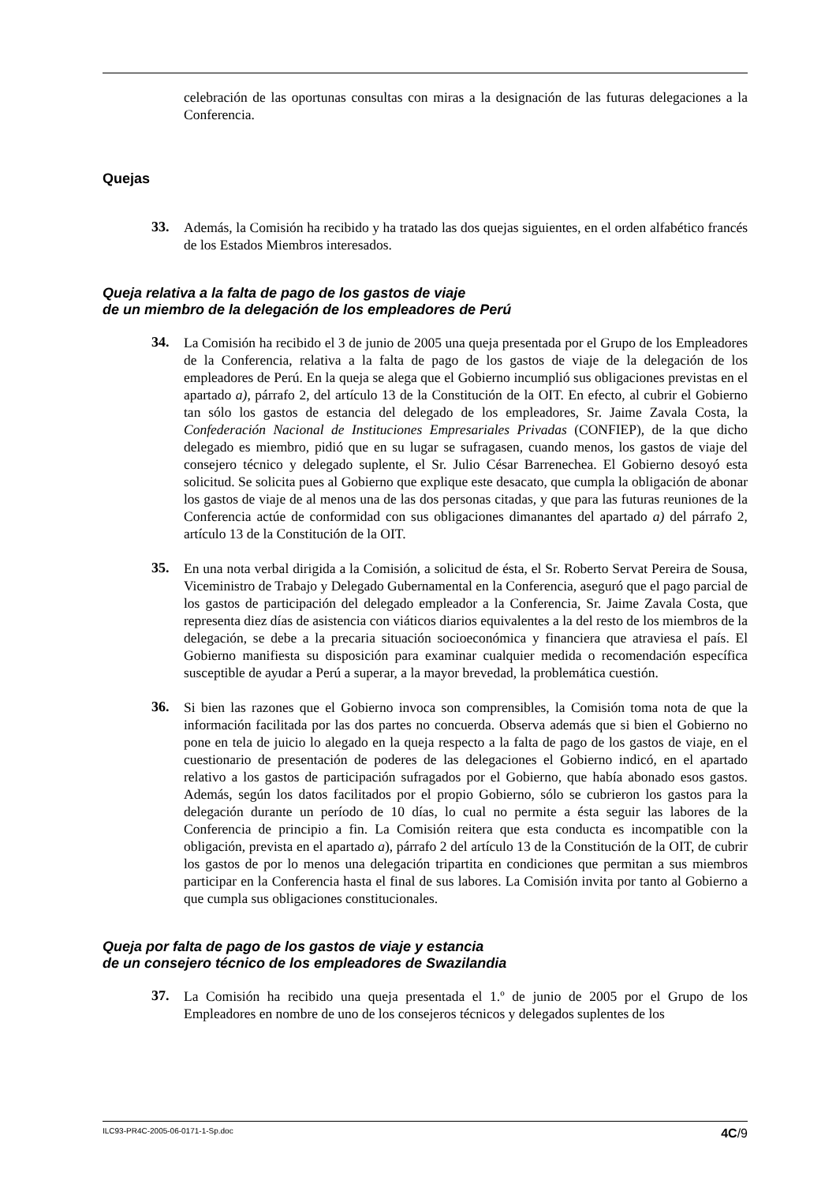celebración de las oportunas consultas con miras a la designación de las futuras delegaciones a la Conferencia.
Quejas
33.
Además, la Comisión ha recibido y ha tratado las dos quejas siguientes, en el orden alfabético francés de los Estados Miembros interesados.
Queja relativa a la falta de pago de los gastos de viaje
de un miembro de la delegación de los empleadores de Perú
34.
La Comisión ha recibido el 3 de junio de 2005 una queja presentada por el Grupo de los Empleadores de la Conferencia, relativa a la falta de pago de los gastos de viaje de la delegación de los empleadores de Perú. En la queja se alega que el Gobierno incumplió sus obligaciones previstas en el apartado a), párrafo 2, del artículo 13 de la Constitución de la OIT. En efecto, al cubrir el Gobierno tan sólo los gastos de estancia del delegado de los empleadores, Sr. Jaime Zavala Costa, la Confederación Nacional de Instituciones Empresariales Privadas (CONFIEP), de la que dicho delegado es miembro, pidió que en su lugar se sufragasen, cuando menos, los gastos de viaje del consejero técnico y delegado suplente, el Sr. Julio César Barrenechea. El Gobierno desoyó esta solicitud. Se solicita pues al Gobierno que explique este desacato, que cumpla la obligación de abonar los gastos de viaje de al menos una de las dos personas citadas, y que para las futuras reuniones de la Conferencia actúe de conformidad con sus obligaciones dimanantes del apartado a) del párrafo 2, artículo 13 de la Constitución de la OIT.
35.
En una nota verbal dirigida a la Comisión, a solicitud de ésta, el Sr. Roberto Servat Pereira de Sousa, Viceministro de Trabajo y Delegado Gubernamental en la Conferencia, aseguró que el pago parcial de los gastos de participación del delegado empleador a la Conferencia, Sr. Jaime Zavala Costa, que representa diez días de asistencia con viáticos diarios equivalentes a la del resto de los miembros de la delegación, se debe a la precaria situación socioeconómica y financiera que atraviesa el país. El Gobierno manifiesta su disposición para examinar cualquier medida o recomendación específica susceptible de ayudar a Perú a superar, a la mayor brevedad, la problemática cuestión.
36.
Si bien las razones que el Gobierno invoca son comprensibles, la Comisión toma nota de que la información facilitada por las dos partes no concuerda. Observa además que si bien el Gobierno no pone en tela de juicio lo alegado en la queja respecto a la falta de pago de los gastos de viaje, en el cuestionario de presentación de poderes de las delegaciones el Gobierno indicó, en el apartado relativo a los gastos de participación sufragados por el Gobierno, que había abonado esos gastos. Además, según los datos facilitados por el propio Gobierno, sólo se cubrieron los gastos para la delegación durante un período de 10 días, lo cual no permite a ésta seguir las labores de la Conferencia de principio a fin. La Comisión reitera que esta conducta es incompatible con la obligación, prevista en el apartado a), párrafo 2 del artículo 13 de la Constitución de la OIT, de cubrir los gastos de por lo menos una delegación tripartita en condiciones que permitan a sus miembros participar en la Conferencia hasta el final de sus labores. La Comisión invita por tanto al Gobierno a que cumpla sus obligaciones constitucionales.
Queja por falta de pago de los gastos de viaje y estancia
de un consejero técnico de los empleadores de Swazilandia
37.
La Comisión ha recibido una queja presentada el 1.º de junio de 2005 por el Grupo de los Empleadores en nombre de uno de los consejeros técnicos y delegados suplentes de los
ILC93-PR4C-2005-06-0171-1-Sp.doc 4C/9